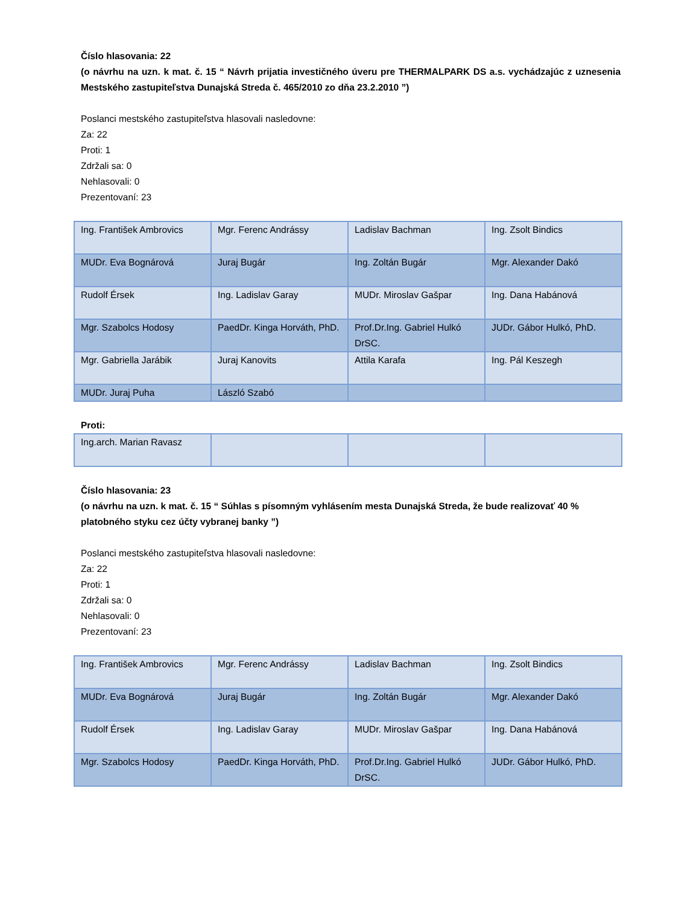Číslo hlasovania: 22
(o návrhu na uzn. k mat. č. 15 “ Návrh prijatia investičného úveru pre THERMALPARK DS a.s. vychádzajúc z uznesenia Mestského zastupiteľstva Dunajská Streda č. 465/2010 zo dňa 23.2.2010 ”)
Poslanci mestského zastupiteľstva hlasovali nasledovne:
Za: 22
Proti: 1
Zdržali sa: 0
Nehlasovali: 0
Prezentovaní: 23
| Ing. František Ambrovics | Mgr. Ferenc Andrássy | Ladislav Bachman | Ing. Zsolt Bindics |
| MUDr. Eva Bognárová | Juraj Bugár | Ing. Zoltán Bugár | Mgr. Alexander Dakó |
| Rudolf Érsek | Ing. Ladislav Garay | MUDr. Miroslav Gašpar | Ing. Dana Habánová |
| Mgr. Szabolcs Hodosy | PaedDr. Kinga Horváth, PhD. | Prof.Dr.Ing. Gabriel Hulkó DrSC. | JUDr. Gábor Hulkó, PhD. |
| Mgr. Gabriella Jarábik | Juraj Kanovits | Attila Karafa | Ing. Pál Keszegh |
| MUDr. Juraj Puha | László Szabó | | |
Proti:
| Ing.arch. Marian Ravasz | | | |
Číslo hlasovania: 23
(o návrhu na uzn. k mat. č. 15 “ Súhlas s písomným vyhlásením mesta Dunajská Streda, že bude realizovať 40 % platobného styku cez účty vybranej banky ”)
Poslanci mestského zastupiteľstva hlasovali nasledovne:
Za: 22
Proti: 1
Zdržali sa: 0
Nehlasovali: 0
Prezentovaní: 23
| Ing. František Ambrovics | Mgr. Ferenc Andrássy | Ladislav Bachman | Ing. Zsolt Bindics |
| MUDr. Eva Bognárová | Juraj Bugár | Ing. Zoltán Bugár | Mgr. Alexander Dakó |
| Rudolf Érsek | Ing. Ladislav Garay | MUDr. Miroslav Gašpar | Ing. Dana Habánová |
| Mgr. Szabolcs Hodosy | PaedDr. Kinga Horváth, PhD. | Prof.Dr.Ing. Gabriel Hulkó DrSC. | JUDr. Gábor Hulkó, PhD. |